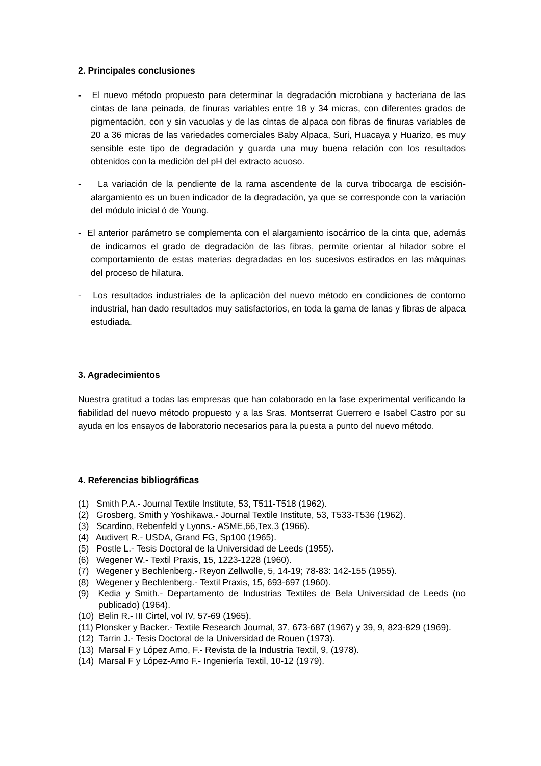2. Principales conclusiones
- El nuevo método propuesto para determinar la degradación microbiana y bacteriana de las cintas de lana peinada, de finuras variables entre 18 y 34 micras, con diferentes grados de pigmentación, con y sin vacuolas y de las cintas de alpaca con fibras de finuras variables de 20 a 36 micras de las variedades comerciales Baby Alpaca, Suri, Huacaya y Huarizo, es muy sensible este tipo de degradación y guarda una muy buena relación con los resultados obtenidos con la medición del pH del extracto acuoso.
- La variación de la pendiente de la rama ascendente de la curva tribocarga de escisión-alargamiento es un buen indicador de la degradación, ya que se corresponde con la variación del módulo inicial ó de Young.
- El anterior parámetro se complementa con el alargamiento isocárrico de la cinta que, además de indicarnos el grado de degradación de las fibras, permite orientar al hilador sobre el comportamiento de estas materias degradadas en los sucesivos estirados en las máquinas del proceso de hilatura.
- Los resultados industriales de la aplicación del nuevo método en condiciones de contorno industrial, han dado resultados muy satisfactorios, en toda la gama de lanas y fibras de alpaca estudiada.
3. Agradecimientos
Nuestra gratitud a todas las empresas que han colaborado en la fase experimental verificando la fiabilidad del nuevo método propuesto y a las Sras. Montserrat Guerrero e Isabel Castro por su ayuda en los ensayos de laboratorio necesarios para la puesta a punto del nuevo método.
4. Referencias bibliográficas
(1) Smith P.A.- Journal Textile Institute, 53, T511-T518 (1962).
(2) Grosberg, Smith y Yoshikawa.- Journal Textile Institute, 53, T533-T536 (1962).
(3) Scardino, Rebenfeld y Lyons.- ASME,66,Tex,3 (1966).
(4) Audivert R.- USDA, Grand FG, Sp100 (1965).
(5) Postle L.- Tesis Doctoral de la Universidad de Leeds (1955).
(6) Wegener W.- Textil Praxis, 15, 1223-1228 (1960).
(7) Wegener y Bechlenberg.- Reyon Zellwolle, 5, 14-19; 78-83: 142-155 (1955).
(8) Wegener y Bechlenberg.- Textil Praxis, 15, 693-697 (1960).
(9) Kedia y Smith.- Departamento de Industrias Textiles de Bela Universidad de Leeds (no publicado) (1964).
(10) Belin R.- III Cirtel, vol IV, 57-69 (1965).
(11) Plonsker y Backer.- Textile Research Journal, 37, 673-687 (1967) y 39, 9, 823-829 (1969).
(12) Tarrin J.- Tesis Doctoral de la Universidad de Rouen (1973).
(13) Marsal F y López Amo, F.- Revista de la Industria Textil, 9, (1978).
(14) Marsal F y López-Amo F.- Ingeniería Textil, 10-12 (1979).